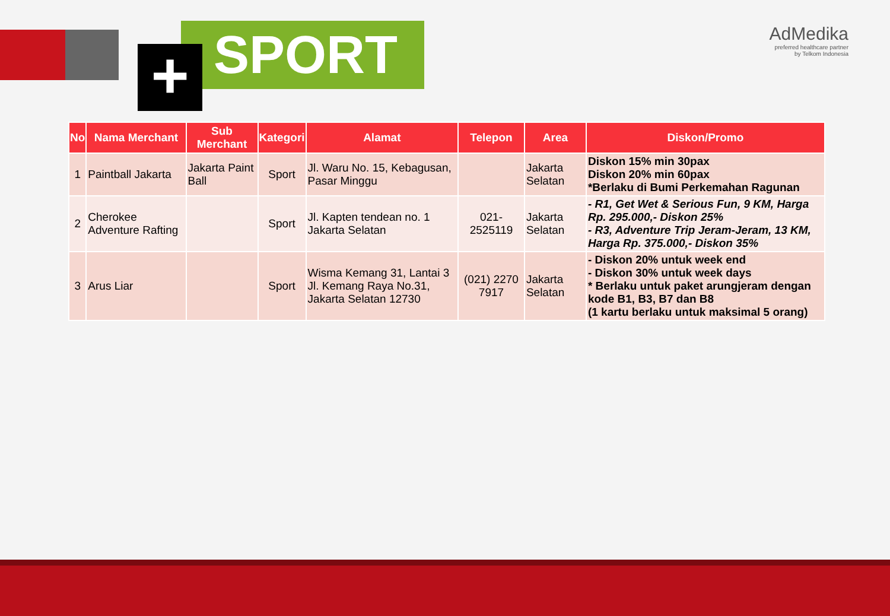SPORT
+
AdMedika
preferred healthcare partner
by Telkom Indonesia
| No | Nama Merchant | Sub Merchant | Kategori | Alamat | Telepon | Area | Diskon/Promo |
| --- | --- | --- | --- | --- | --- | --- | --- |
| 1 | Paintball Jakarta | Jakarta Paint Ball | Sport | Jl. Waru No. 15, Kebagusan, Pasar Minggu | | Jakarta Selatan | Diskon 15% min 30pax Diskon 20% min 60pax *Berlaku di Bumi Perkemahan Ragunan |
| 2 | Cherokee Adventure Rafting | | Sport | Jl. Kapten tendean no. 1 Jakarta Selatan | 021-2525119 | Jakarta Selatan | - R1, Get Wet & Serious Fun, 9 KM, Harga Rp. 295.000,- Diskon 25% - R3, Adventure Trip Jeram-Jeram, 13 KM, Harga Rp. 375.000,- Diskon 35% |
| 3 | Arus Liar | | Sport | Wisma Kemang 31, Lantai 3 Jl. Kemang Raya No.31, Jakarta Selatan 12730 | (021) 2270 7917 | Jakarta Selatan | - Diskon 20% untuk week end - Diskon 30% untuk week days * Berlaku untuk paket arungjeram dengan kode B1, B3, B7 dan B8 (1 kartu berlaku untuk maksimal 5 orang) |